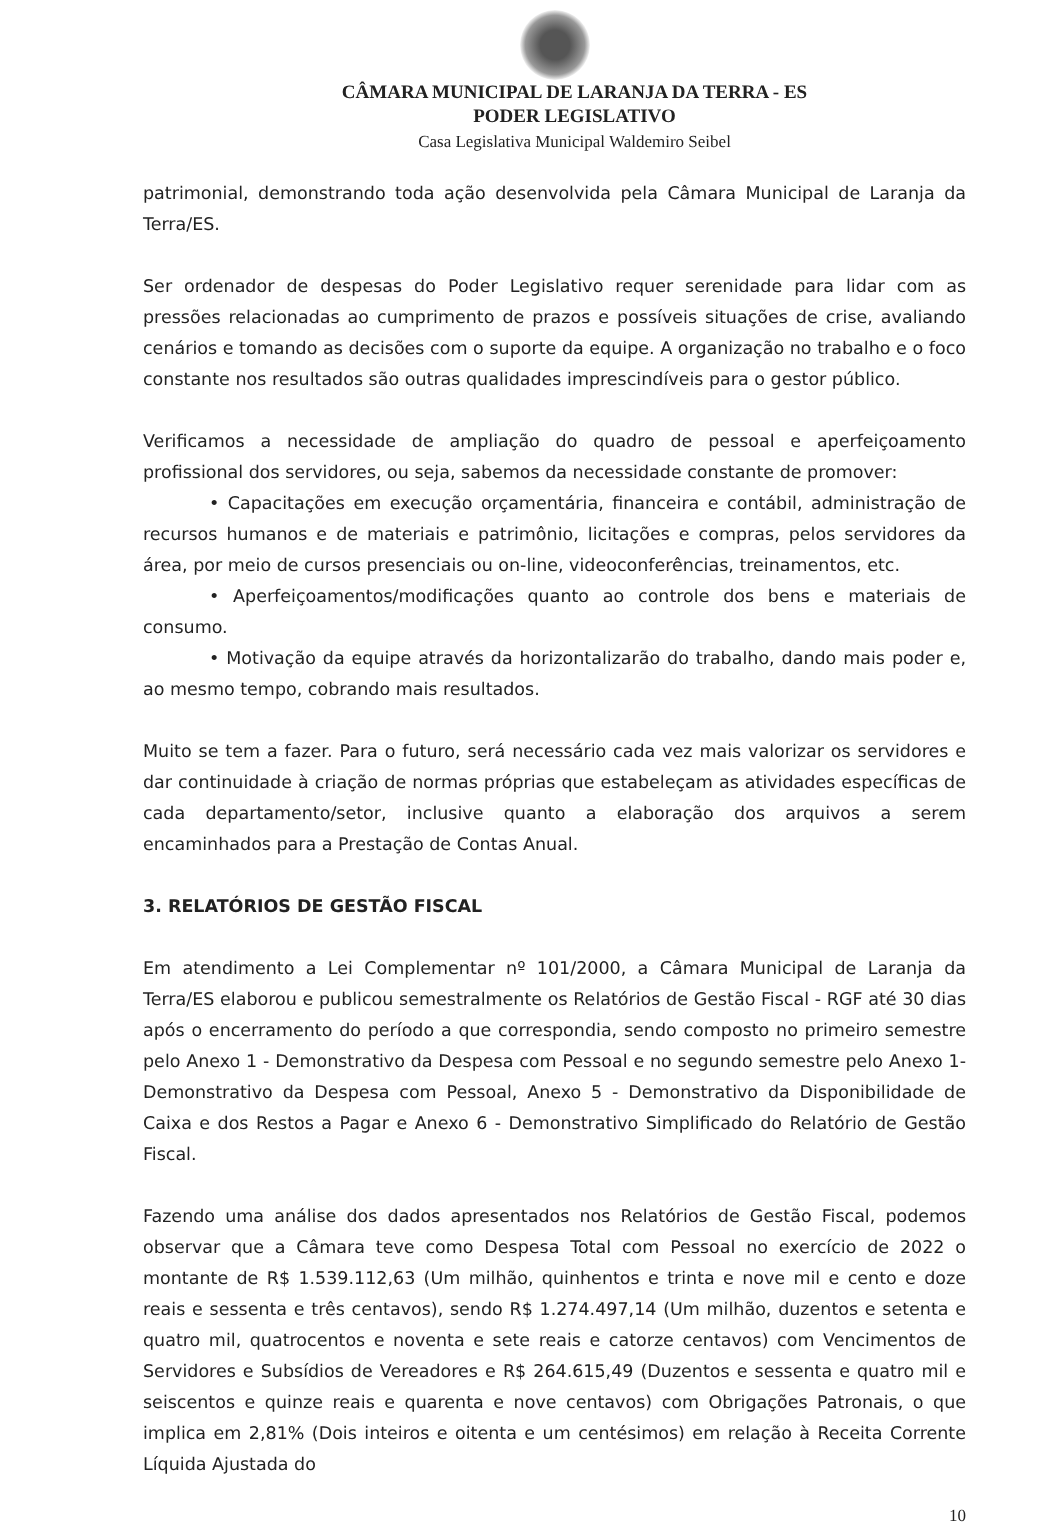CÂMARA MUNICIPAL DE LARANJA DA TERRA - ES
PODER LEGISLATIVO
Casa Legislativa Municipal Waldemiro Seibel
patrimonial, demonstrando toda ação desenvolvida pela Câmara Municipal de Laranja da Terra/ES.
Ser ordenador de despesas do Poder Legislativo requer serenidade para lidar com as pressões relacionadas ao cumprimento de prazos e possíveis situações de crise, avaliando cenários e tomando as decisões com o suporte da equipe. A organização no trabalho e o foco constante nos resultados são outras qualidades imprescindíveis para o gestor público.
Verificamos a necessidade de ampliação do quadro de pessoal e aperfeiçoamento profissional dos servidores, ou seja, sabemos da necessidade constante de promover:
• Capacitações em execução orçamentária, financeira e contábil, administração de recursos humanos e de materiais e patrimônio, licitações e compras, pelos servidores da área, por meio de cursos presenciais ou on-line, videoconferências, treinamentos, etc.
• Aperfeiçoamentos/modificações quanto ao controle dos bens e materiais de consumo.
• Motivação da equipe através da horizontalizarão do trabalho, dando mais poder e, ao mesmo tempo, cobrando mais resultados.
Muito se tem a fazer. Para o futuro, será necessário cada vez mais valorizar os servidores e dar continuidade à criação de normas próprias que estabeleçam as atividades específicas de cada departamento/setor, inclusive quanto a elaboração dos arquivos a serem encaminhados para a Prestação de Contas Anual.
3. RELATÓRIOS DE GESTÃO FISCAL
Em atendimento a Lei Complementar nº 101/2000, a Câmara Municipal de Laranja da Terra/ES elaborou e publicou semestralmente os Relatórios de Gestão Fiscal - RGF até 30 dias após o encerramento do período a que correspondia, sendo composto no primeiro semestre pelo Anexo 1 - Demonstrativo da Despesa com Pessoal e no segundo semestre pelo Anexo 1- Demonstrativo da Despesa com Pessoal, Anexo 5 - Demonstrativo da Disponibilidade de Caixa e dos Restos a Pagar e Anexo 6 - Demonstrativo Simplificado do Relatório de Gestão Fiscal.
Fazendo uma análise dos dados apresentados nos Relatórios de Gestão Fiscal, podemos observar que a Câmara teve como Despesa Total com Pessoal no exercício de 2022 o montante de R$ 1.539.112,63 (Um milhão, quinhentos e trinta e nove mil e cento e doze reais e sessenta e três centavos), sendo R$ 1.274.497,14 (Um milhão, duzentos e setenta e quatro mil, quatrocentos e noventa e sete reais e catorze centavos) com Vencimentos de Servidores e Subsídios de Vereadores e R$ 264.615,49 (Duzentos e sessenta e quatro mil e seiscentos e quinze reais e quarenta e nove centavos) com Obrigações Patronais, o que implica em 2,81% (Dois inteiros e oitenta e um centésimos) em relação à Receita Corrente Líquida Ajustada do
10